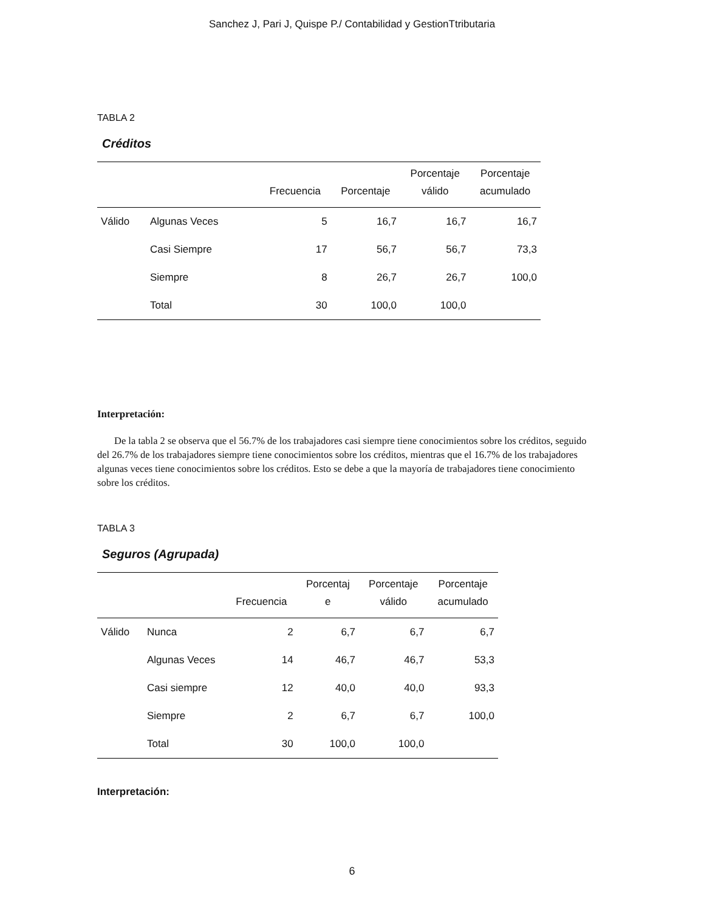Sanchez J, Pari J, Quispe P./ Contabilidad y GestionTtributaria
TABLA 2
Créditos
| | | Frecuencia | Porcentaje | Porcentaje válido | Porcentaje acumulado |
| --- | --- | --- | --- | --- | --- |
| Válido | Algunas Veces | 5 | 16,7 | 16,7 | 16,7 |
| | Casi Siempre | 17 | 56,7 | 56,7 | 73,3 |
| | Siempre | 8 | 26,7 | 26,7 | 100,0 |
| | Total | 30 | 100,0 | 100,0 | |
Interpretación:
De la tabla 2 se observa que el 56.7% de los trabajadores casi siempre tiene conocimientos sobre los créditos, seguido del 26.7% de los trabajadores siempre tiene conocimientos sobre los créditos, mientras que el 16.7% de los trabajadores algunas veces tiene conocimientos sobre los créditos. Esto se debe a que la mayoría de trabajadores tiene conocimiento sobre los créditos.
TABLA 3
Seguros (Agrupada)
| | | Frecuencia | Porcentaj e | Porcentaje válido | Porcentaje acumulado |
| --- | --- | --- | --- | --- | --- |
| Válido | Nunca | 2 | 6,7 | 6,7 | 6,7 |
| | Algunas Veces | 14 | 46,7 | 46,7 | 53,3 |
| | Casi siempre | 12 | 40,0 | 40,0 | 93,3 |
| | Siempre | 2 | 6,7 | 6,7 | 100,0 |
| | Total | 30 | 100,0 | 100,0 | |
Interpretación:
6